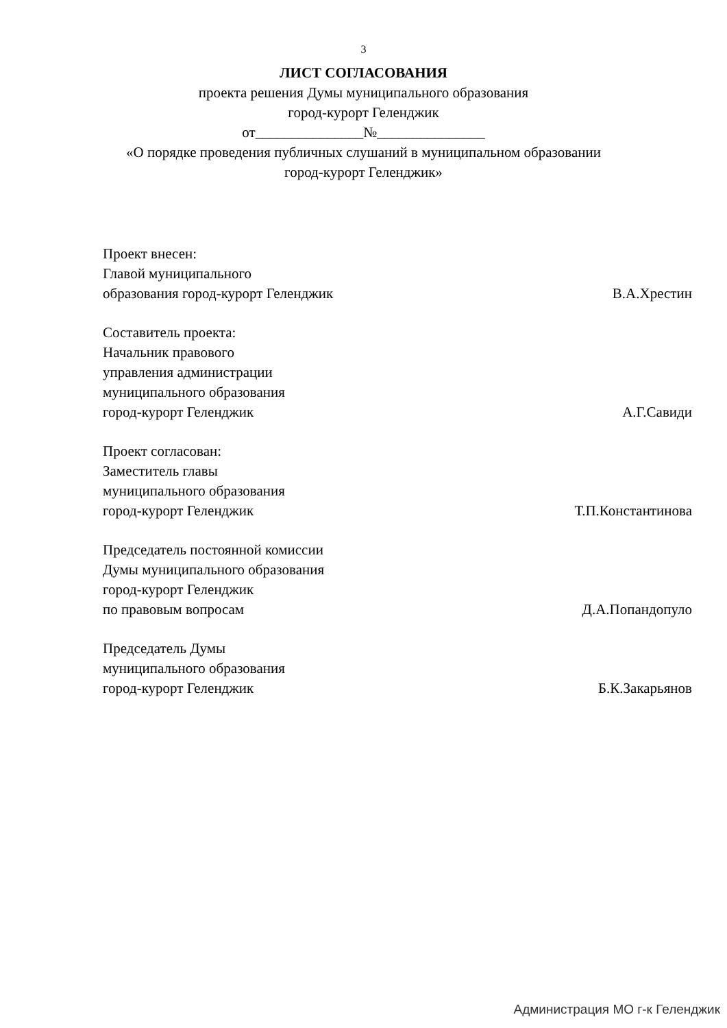3
ЛИСТ СОГЛАСОВАНИЯ
проекта решения Думы муниципального образования
город-курорт Геленджик
от_______________№_______________
«О порядке проведения публичных слушаний в муниципальном образовании
город-курорт Геленджик»
Проект внесен:
Главой муниципального
образования город-курорт Геленджик В.А.Хрестин
Составитель проекта:
Начальник правового
управления администрации
муниципального образования
город-курорт Геленджик А.Г.Савиди
Проект согласован:
Заместитель главы
муниципального образования
город-курорт Геленджик Т.П.Константинова
Председатель постоянной комиссии
Думы муниципального образования
город-курорт Геленджик
по правовым вопросам Д.А.Попандопуло
Председатель Думы
муниципального образования
город-курорт Геленджик Б.К.Закарьянов
Администрация МО г-к Геленджик